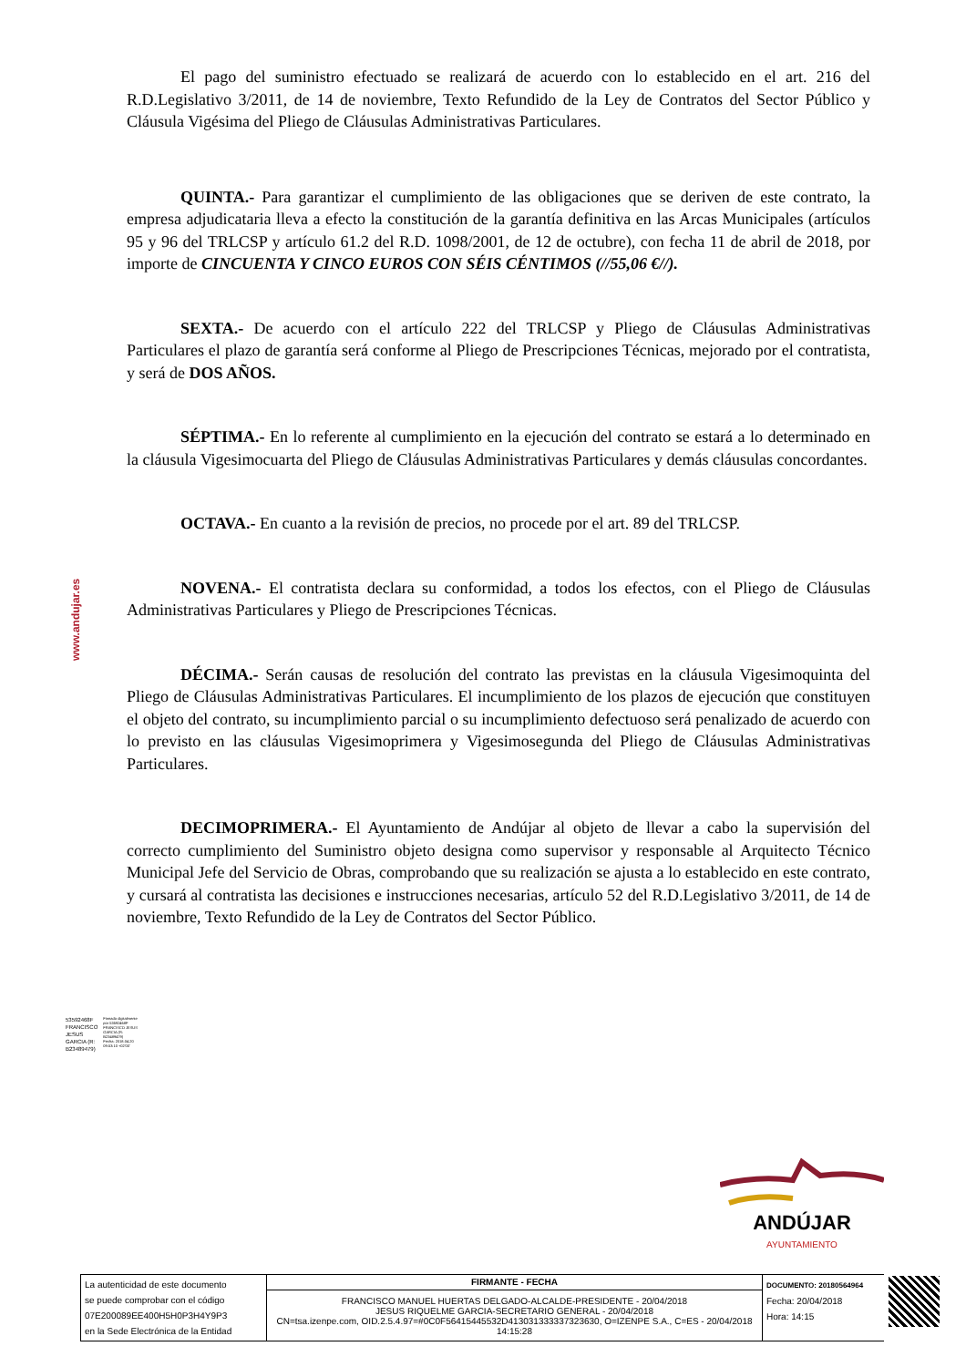www.andujar.es
El pago del suministro efectuado se realizará de acuerdo con lo establecido en el art. 216 del R.D.Legislativo 3/2011, de 14 de noviembre, Texto Refundido de la Ley de Contratos del Sector Público y Cláusula Vigésima del Pliego de Cláusulas Administrativas Particulares.
QUINTA.- Para garantizar el cumplimiento de las obligaciones que se deriven de este contrato, la empresa adjudicataria lleva a efecto la constitución de la garantía definitiva en las Arcas Municipales (artículos 95 y 96 del TRLCSP y artículo 61.2 del R.D. 1098/2001, de 12 de octubre), con fecha 11 de abril de 2018, por importe de CINCUENTA Y CINCO EUROS CON SÉIS CÉNTIMOS (//55,06 €//).
SEXTA.- De acuerdo con el artículo 222 del TRLCSP y Pliego de Cláusulas Administrativas Particulares el plazo de garantía será conforme al Pliego de Prescripciones Técnicas, mejorado por el contratista, y será de DOS AÑOS.
SÉPTIMA.- En lo referente al cumplimiento en la ejecución del contrato se estará a lo determinado en la cláusula Vigesimocuarta del Pliego de Cláusulas Administrativas Particulares y demás cláusulas concordantes.
OCTAVA.- En cuanto a la revisión de precios, no procede por el art. 89 del TRLCSP.
NOVENA.- El contratista declara su conformidad, a todos los efectos, con el Pliego de Cláusulas Administrativas Particulares y Pliego de Prescripciones Técnicas.
DÉCIMA.- Serán causas de resolución del contrato las previstas en la cláusula Vigesimoquinta del Pliego de Cláusulas Administrativas Particulares. El incumplimiento de los plazos de ejecución que constituyen el objeto del contrato, su incumplimiento parcial o su incumplimiento defectuoso será penalizado de acuerdo con lo previsto en las cláusulas Vigesimoprimera y Vigesimosegunda del Pliego de Cláusulas Administrativas Particulares.
DECIMOPRIMERA.- El Ayuntamiento de Andújar al objeto de llevar a cabo la supervisión del correcto cumplimiento del Suministro objeto designa como supervisor y responsable al Arquitecto Técnico Municipal Jefe del Servicio de Obras, comprobando que su realización se ajusta a lo establecido en este contrato, y cursará al contratista las decisiones e instrucciones necesarias, artículo 52 del R.D.Legislativo 3/2011, de 14 de noviembre, Texto Refundido de la Ley de Contratos del Sector Público.
53592468F
FRANCISCO
JESUS
GARCIA (R:
B23489479)
Firmado digitalmente
por 53592468F
FRANCISCO JESUS
GARCIA (R:
B23489479)
Fecha: 2018.04.20
09:53:10 +02'00'
ANDÚJAR
AYUNTAMIENTO
| La autenticidad de este documento se puede comprobar con el código 07E200089EE400H5H0P3H4Y9P3 en la Sede Electrónica de la Entidad | FIRMANTE - FECHA | DOCUMENTO: 20180564964 Fecha: 20/04/2018 Hora: 14:15 |
| | FRANCISCO MANUEL HUERTAS DELGADO-ALCALDE-PRESIDENTE - 20/04/2018 JESUS RIQUELME GARCIA-SECRETARIO GENERAL - 20/04/2018 CN=tsa.izenpe.com, OID.2.5.4.97=#0C0F56415445532D413031333337323630, O=IZENPE S.A., C=ES - 20/04/2018 14:15:28 | |